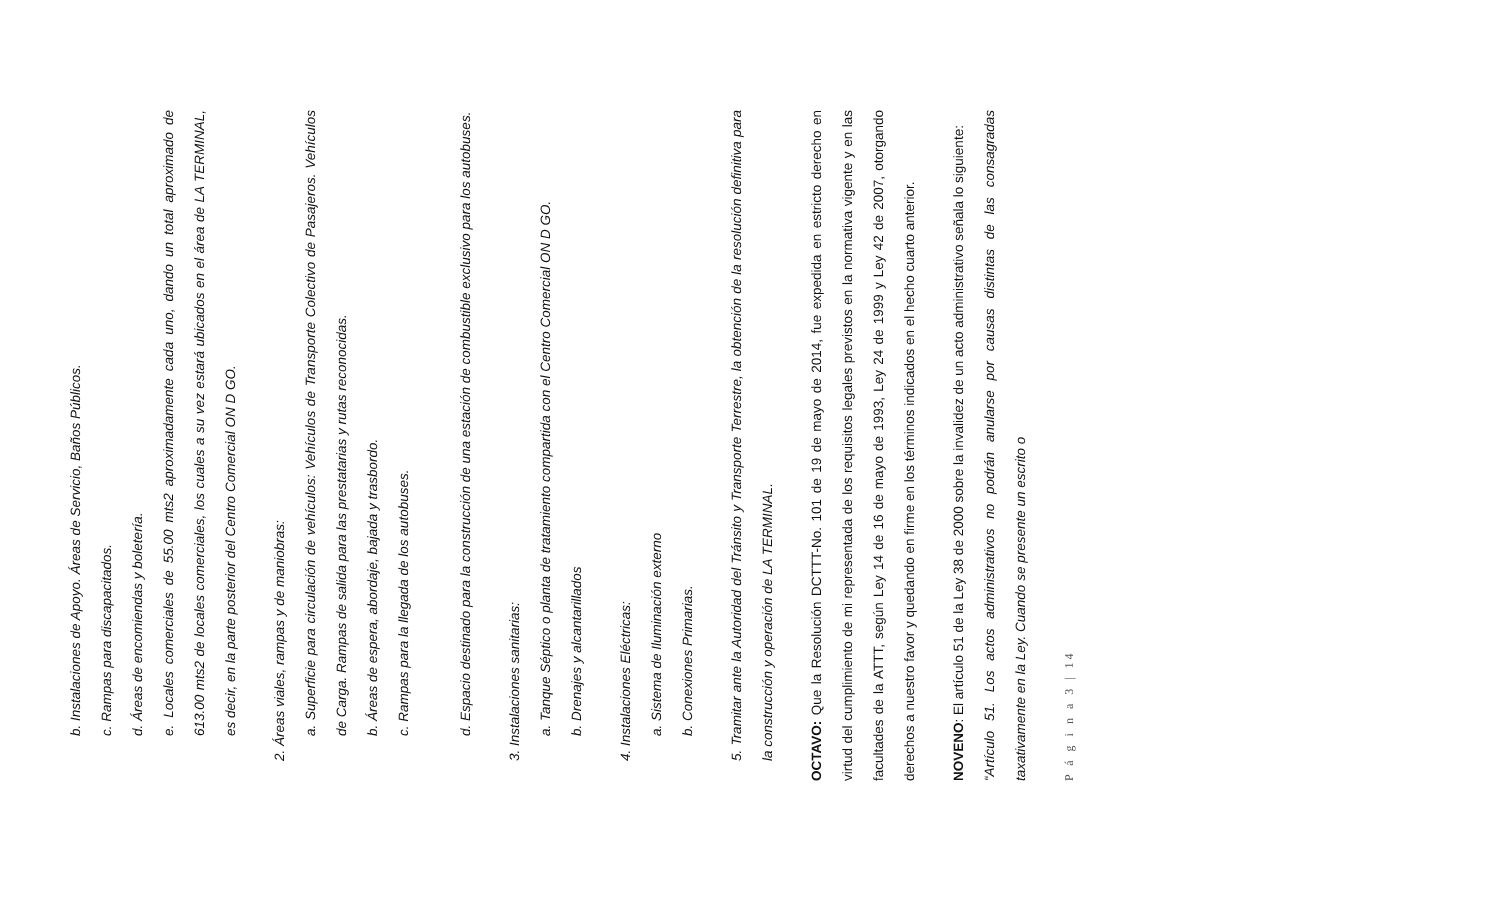b. Instalaciones de Apoyo. Áreas de Servicio, Baños Públicos.
c. Rampas para discapacitados.
d. Áreas de encomiendas y boletería.
e. Locales comerciales de 55.00 mts2 aproximadamente cada uno, dando un total aproximado de 613.00 mts2 de locales comerciales, los cuales a su vez estará ubicados en el área de LA TERMINAL, es decir, en la parte posterior del Centro Comercial ON D GO.
2. Áreas viales, rampas y de maniobras:
a. Superficie para circulación de vehículos: Vehículos de Transporte Colectivo de Pasajeros. Vehículos de Carga. Rampas de salida para las prestatarias y rutas reconocidas.
b. Áreas de espera, abordaje, bajada y trasbordo.
c. Rampas para la llegada de los autobuses.
d. Espacio destinado para la construcción de una estación de combustible exclusivo para los autobuses.
3. Instalaciones sanitarias:
a. Tanque Séptico o planta de tratamiento compartida con el Centro Comercial ON D GO.
b. Drenajes y alcantarillados
4. Instalaciones Eléctricas:
a. Sistema de Iluminación externo
b. Conexiones Primarias.
5. Tramitar ante la Autoridad del Tránsito y Transporte Terrestre, la obtención de la resolución definitiva para la construcción y operación de LA TERMINAL.
OCTAVO: Que la Resolución DCTTT-No. 101 de 19 de mayo de 2014, fue expedida en estricto derecho en virtud del cumplimiento de mi representada de los requisitos legales previstos en la normativa vigente y en las facultades de la ATTT, según Ley 14 de 16 de mayo de 1993, Ley 24 de 1999 y Ley 42 de 2007, otorgando derechos a nuestro favor y quedando en firme en los términos indicados en el hecho cuarto anterior.
NOVENO: El artículo 51 de la Ley 38 de 2000 sobre la invalidez de un acto administrativo señala lo siguiente:
“Artículo 51. Los actos administrativos no podrán anularse por causas distintas de las consagradas taxativamente en la Ley. Cuando se presente un escrito o
P á g i n a 3 | 14